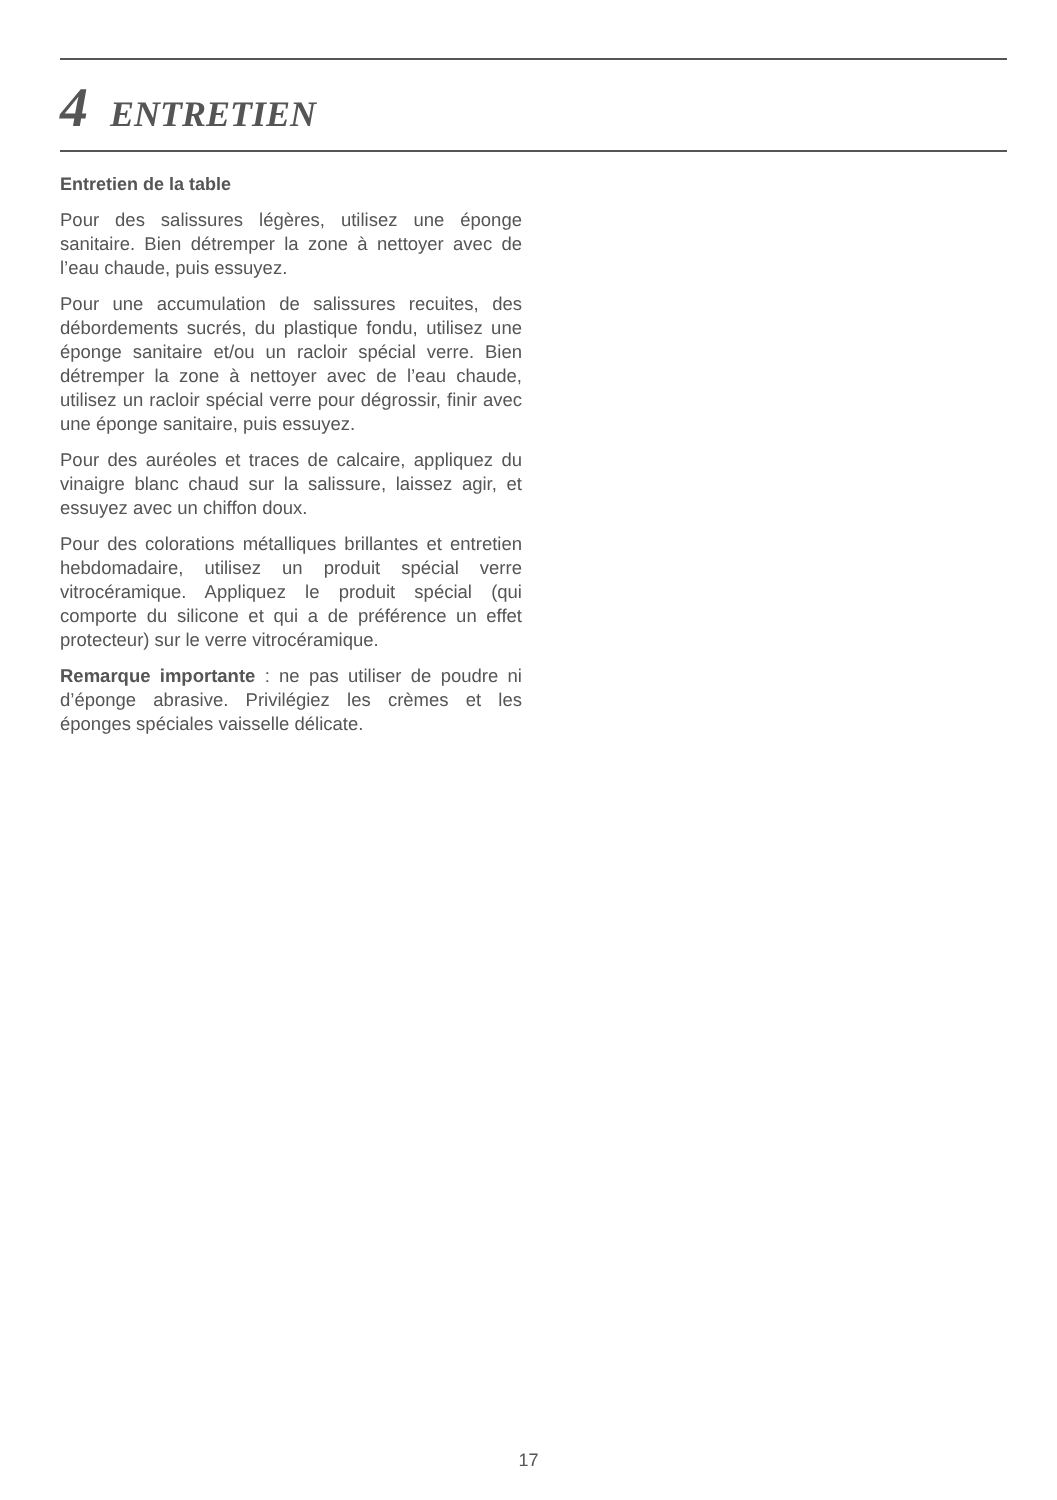4 ENTRETIEN
Entretien de la table
Pour des salissures légères, utilisez une éponge sanitaire. Bien détremper la zone à nettoyer avec de l’eau chaude, puis essuyez.
Pour une accumulation de salissures recuites, des débordements sucrés, du plastique fondu, utilisez une éponge sanitaire et/ou un racloir spécial verre. Bien détremper la zone à nettoyer avec de l’eau chaude, utilisez un racloir spécial verre pour dégrossir, finir avec une éponge sanitaire, puis essuyez.
Pour des auréoles et traces de calcaire, appliquez du vinaigre blanc chaud sur la salissure, laissez agir, et essuyez avec un chiffon doux.
Pour des colorations métalliques brillantes et entretien hebdomadaire, utilisez un produit spécial verre vitrocéramique. Appliquez le produit spécial (qui comporte du silicone et qui a de préférence un effet protecteur) sur le verre vitrocéramique.
Remarque importante : ne pas utiliser de poudre ni d’éponge abrasive. Privilégiez les crèmes et les éponges spéciales vaisselle délicate.
17